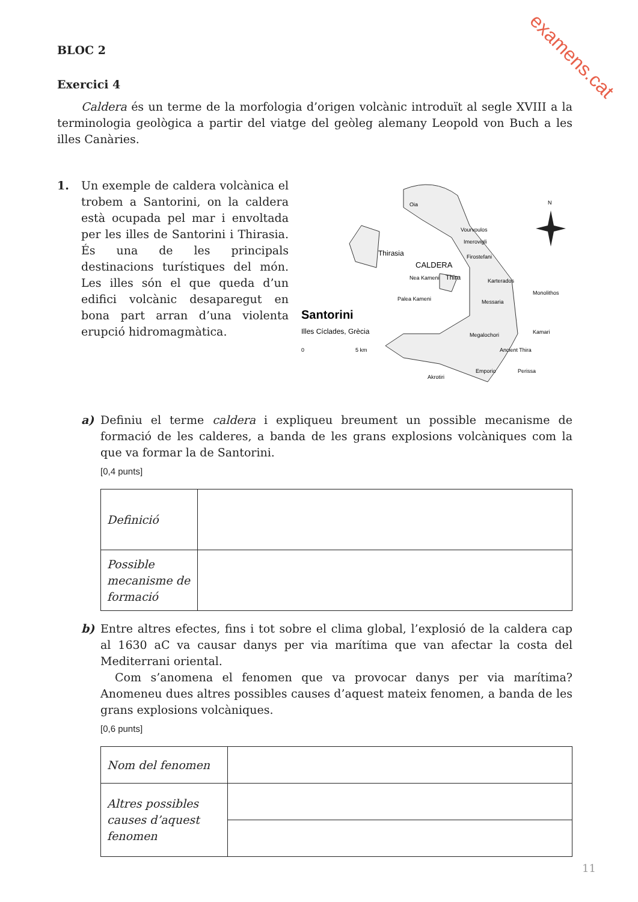examens.cat
BLOC 2
Exercici 4
Caldera és un terme de la morfologia d’origen volcànic introduït al segle XVIII a la terminologia geològica a partir del viatge del geòleg alemany Leopold von Buch a les illes Canàries.
1. Un exemple de caldera volcànica el trobem a Santorini, on la caldera està ocupada pel mar i envoltada per les illes de Santorini i Thirasia. És una de les principals destinacions turístiques del món. Les illes són el que queda d’un edifici volcànic desaparegut en bona part arran d’una violenta erupció hidromagmàtica.
Oia
Vourvoulos
Imerovigli
Firostefani
Thirasia
CALDERA
Thira
Nea Kameni
Palea Kameni
Karterados
Messaria
Monolithos
Santorini
Illes Cíclades, Grècia
0
5 km
Megalochori
Kamari
Ancient Thira
Akrotiri
Emporio
Perissa
N
a) Definiu el terme caldera i expliqueu breument un possible mecanisme de formació de les calderes, a banda de les grans explosions volcàniques com la que va formar la de Santorini.
[0,4 punts]
| Definició | |
| Possible mecanisme de formació | |
b) Entre altres efectes, fins i tot sobre el clima global, l’explosió de la caldera cap al 1630 aC va causar danys per via marítima que van afectar la costa del Mediterrani oriental.
Com s’anomena el fenomen que va provocar danys per via marítima? Anomeneu dues altres possibles causes d’aquest mateix fenomen, a banda de les grans explosions volcàniques.
[0,6 punts]
| Nom del fenomen | |
| Altres possibles causes d’aquest fenomen | |
11